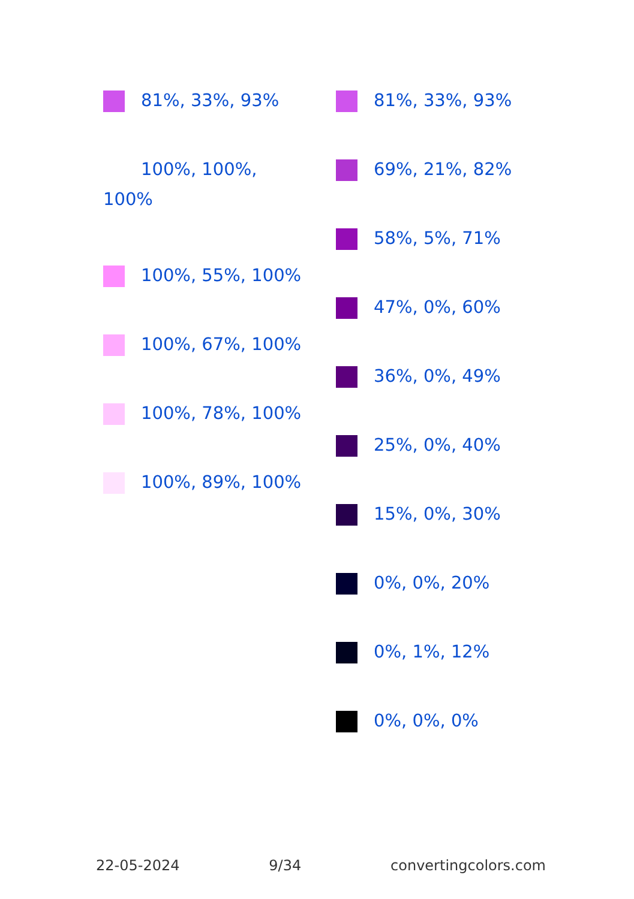81%, 33%, 93%
100%, 100%, 100%
100%, 55%, 100%
100%, 67%, 100%
100%, 78%, 100%
100%, 89%, 100%
81%, 33%, 93%
69%, 21%, 82%
58%, 5%, 71%
47%, 0%, 60%
36%, 0%, 49%
25%, 0%, 40%
15%, 0%, 30%
0%, 0%, 20%
0%, 1%, 12%
0%, 0%, 0%
22-05-2024 9/34 convertingcolors.com